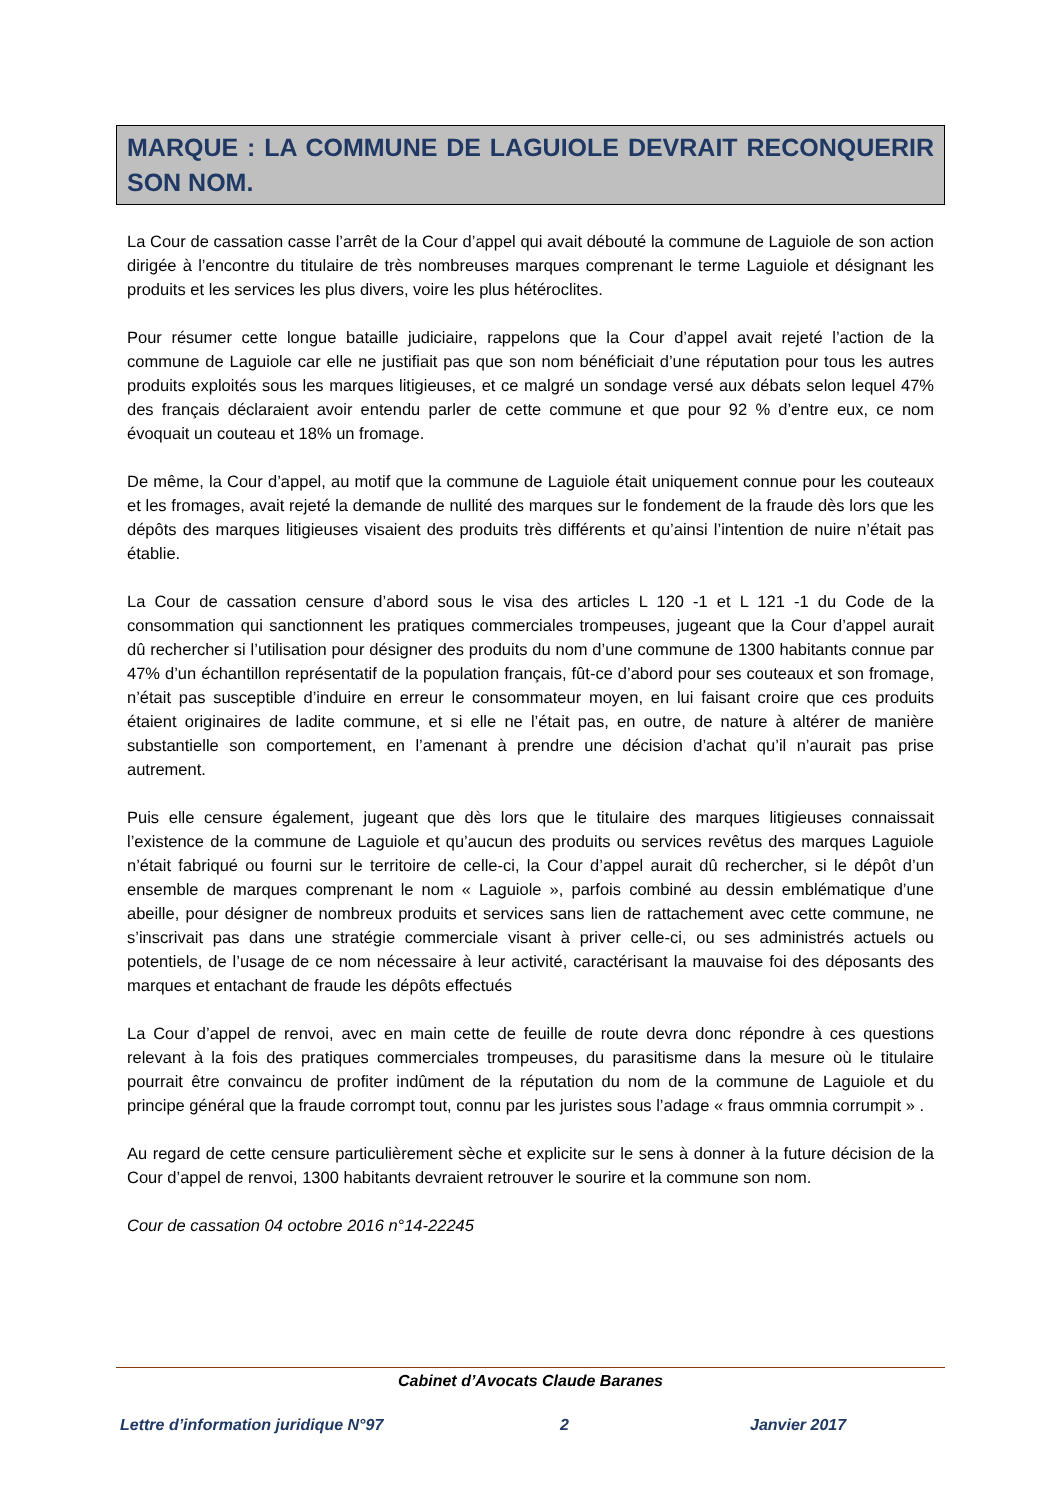MARQUE : LA COMMUNE DE LAGUIOLE DEVRAIT RECONQUERIR SON NOM.
La Cour de cassation casse l’arrêt de la Cour d’appel qui avait débouté la commune de Laguiole de son action dirigée à l’encontre du titulaire de très nombreuses marques comprenant le terme Laguiole et désignant les produits et les services les plus divers, voire les plus hétéroclites.
Pour résumer cette longue bataille judiciaire, rappelons que la Cour d’appel avait rejeté l’action de la commune de Laguiole car elle ne justifiait pas que son nom bénéficiait d’une réputation pour tous les autres produits exploités sous les marques litigieuses, et ce malgré un sondage versé aux débats selon lequel 47% des français déclaraient avoir entendu parler de cette commune et que pour 92 % d’entre eux, ce nom évoquait un couteau et 18% un fromage.
De même, la Cour d’appel, au motif que la commune de Laguiole était uniquement connue pour les couteaux et les fromages, avait rejeté la demande de nullité des marques sur le fondement de la fraude dès lors que les dépôts des marques litigieuses visaient des produits très différents et qu’ainsi l’intention de nuire n’était pas établie.
La Cour de cassation censure d’abord sous le visa des articles L 120 -1 et L 121 -1 du Code de la consommation qui sanctionnent les pratiques commerciales trompeuses, jugeant que la Cour d’appel aurait dû rechercher si l’utilisation pour désigner des produits du nom d’une commune de 1300 habitants connue par 47% d’un échantillon représentatif de la population français, fût-ce d’abord pour ses couteaux et son fromage, n’était pas susceptible d’induire en erreur le consommateur moyen, en lui faisant croire que ces produits étaient originaires de ladite commune, et si elle ne l’était pas, en outre, de nature à altérer de manière substantielle son comportement, en l’amenant à prendre une décision d’achat qu’il n’aurait pas prise autrement.
Puis elle censure également, jugeant que dès lors que le titulaire des marques litigieuses connaissait l’existence de la commune de Laguiole et qu’aucun des produits ou services revêtus des marques Laguiole n’était fabriqué ou fourni sur le territoire de celle-ci, la Cour d’appel aurait dû rechercher, si le dépôt d’un ensemble de marques comprenant le nom « Laguiole », parfois combiné au dessin emblématique d’une abeille, pour désigner de nombreux produits et services sans lien de rattachement avec cette commune, ne s’inscrivait pas dans une stratégie commerciale visant à priver celle-ci, ou ses administrés actuels ou potentiels, de l’usage de ce nom nécessaire à leur activité, caractérisant la mauvaise foi des déposants des marques et entachant de fraude les dépôts effectués
La Cour d’appel de renvoi, avec en main cette de feuille de route devra donc répondre à ces questions relevant à la fois des pratiques commerciales trompeuses, du parasitisme dans la mesure où le titulaire pourrait être convaincu de profiter indûment de la réputation du nom de la commune de Laguiole et du principe général que la fraude corrompt tout, connu par les juristes sous l’adage « fraus ommnia corrumpit » .
Au regard de cette censure particulièrement sèche et explicite sur le sens à donner à la future décision de la Cour d’appel de renvoi, 1300 habitants devraient retrouver le sourire et la commune son nom.
Cour de cassation 04 octobre 2016 n°14-22245
Cabinet d’Avocats Claude Baranes
Lettre d’information juridique N°97 2 Janvier 2017